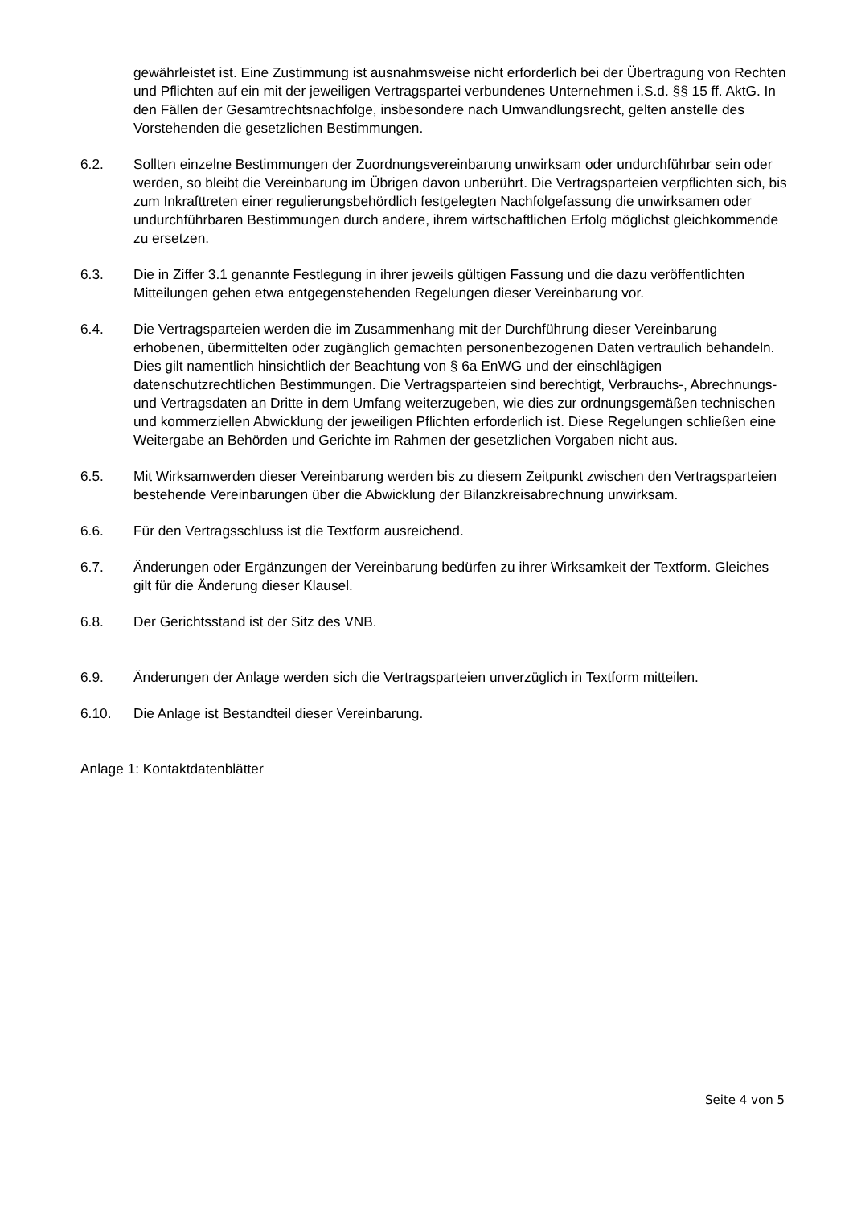gewährleistet ist. Eine Zustimmung ist ausnahmsweise nicht erforderlich bei der Übertragung von Rechten und Pflichten auf ein mit der jeweiligen Vertragspartei verbundenes Unternehmen i.S.d. §§ 15 ff. AktG. In den Fällen der Gesamtrechtsnachfolge, insbesondere nach Umwandlungsrecht, gelten anstelle des Vorstehenden die gesetzlichen Bestimmungen.
6.2. Sollten einzelne Bestimmungen der Zuordnungsvereinbarung unwirksam oder undurchführbar sein oder werden, so bleibt die Vereinbarung im Übrigen davon unberührt. Die Vertragsparteien verpflichten sich, bis zum Inkrafttreten einer regulierungsbehördlich festgelegten Nachfolgefassung die unwirksamen oder undurchführbaren Bestimmungen durch andere, ihrem wirtschaftlichen Erfolg möglichst gleichkommende zu ersetzen.
6.3. Die in Ziffer 3.1 genannte Festlegung in ihrer jeweils gültigen Fassung und die dazu veröffentlichten Mitteilungen gehen etwa entgegenstehenden Regelungen dieser Vereinbarung vor.
6.4. Die Vertragsparteien werden die im Zusammenhang mit der Durchführung dieser Vereinbarung erhobenen, übermittelten oder zugänglich gemachten personenbezogenen Daten vertraulich behandeln. Dies gilt namentlich hinsichtlich der Beachtung von § 6a EnWG und der einschlägigen datenschutzrechtlichen Bestimmungen. Die Vertragsparteien sind berechtigt, Verbrauchs-, Abrechnungs- und Vertragsdaten an Dritte in dem Umfang weiterzugeben, wie dies zur ordnungsgemäßen technischen und kommerziellen Abwicklung der jeweiligen Pflichten erforderlich ist. Diese Regelungen schließen eine Weitergabe an Behörden und Gerichte im Rahmen der gesetzlichen Vorgaben nicht aus.
6.5. Mit Wirksamwerden dieser Vereinbarung werden bis zu diesem Zeitpunkt zwischen den Vertragsparteien bestehende Vereinbarungen über die Abwicklung der Bilanzkreisabrechnung unwirksam.
6.6. Für den Vertragsschluss ist die Textform ausreichend.
6.7. Änderungen oder Ergänzungen der Vereinbarung bedürfen zu ihrer Wirksamkeit der Textform. Gleiches gilt für die Änderung dieser Klausel.
6.8. Der Gerichtsstand ist der Sitz des VNB.
6.9. Änderungen der Anlage werden sich die Vertragsparteien unverzüglich in Textform mitteilen.
6.10. Die Anlage ist Bestandteil dieser Vereinbarung.
Anlage 1: Kontaktdatenblätter
Seite 4 von 5